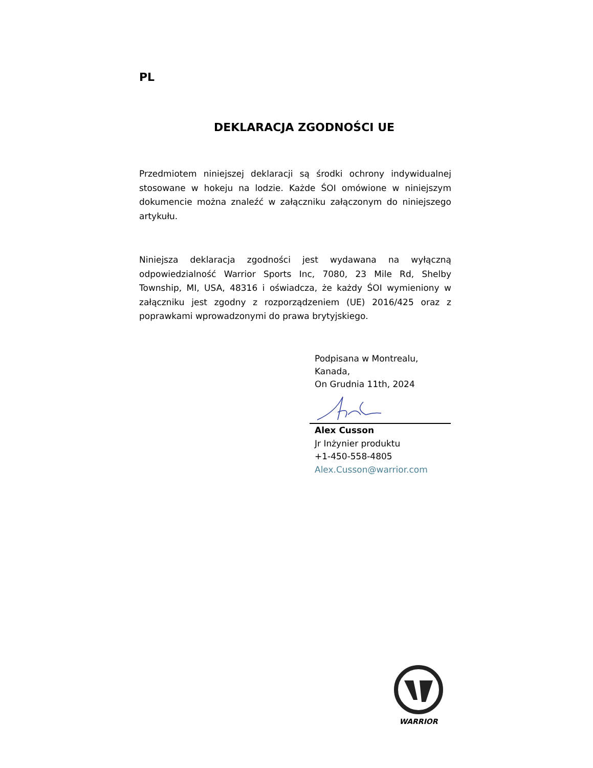PL
DEKLARACJA ZGODNOŚCI UE
Przedmiotem niniejszej deklaracji są środki ochrony indywidualnej stosowane w hokeju na lodzie. Każde ŚOI omówione w niniejszym dokumencie można znaleźć w załączniku załączonym do niniejszego artykułu.
Niniejsza deklaracja zgodności jest wydawana na wyłączną odpowiedzialność Warrior Sports Inc, 7080, 23 Mile Rd, Shelby Township, MI, USA, 48316 i oświadcza, że każdy ŚOI wymieniony w załączniku jest zgodny z rozporządzeniem (UE) 2016/425 oraz z poprawkami wprowadzonymi do prawa brytyjskiego.
Podpisana w Montrealu,
Kanada,
On Grudnia 11th, 2024
Alex Cusson
Jr Inżynier produktu
+1-450-558-4805
Alex.Cusson@warrior.com
WARRIOR